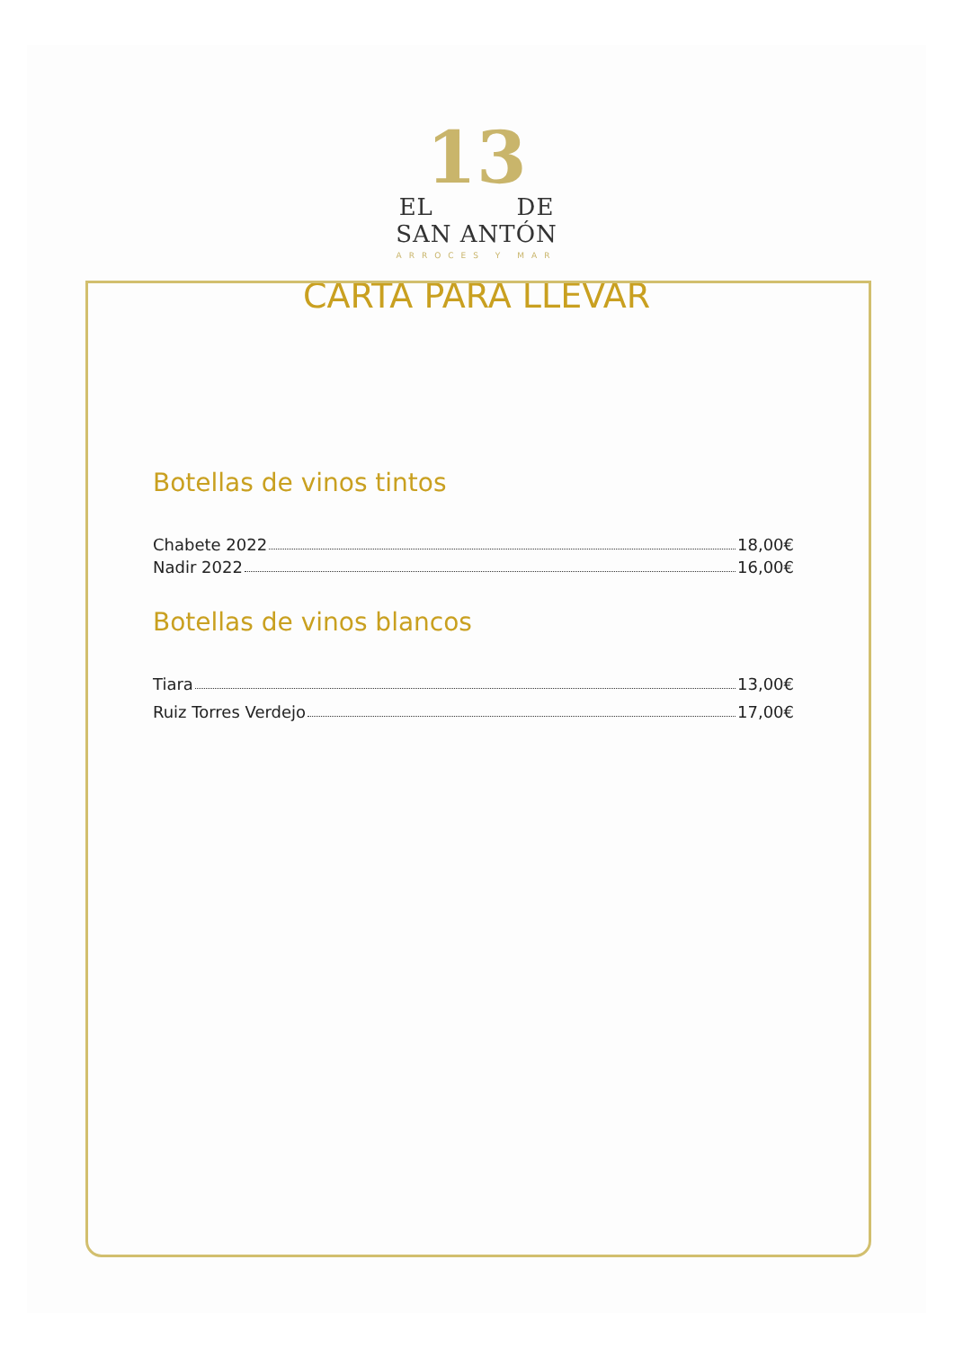13
EL DE
SAN ANTÓN
ARROCES Y MAR
CARTA PARA LLEVAR
Botellas de vinos tintos
Chabete 2022 18,00€
Nadir 2022 16,00€
Botellas de vinos blancos
Tiara 13,00€
Ruiz Torres Verdejo 17,00€